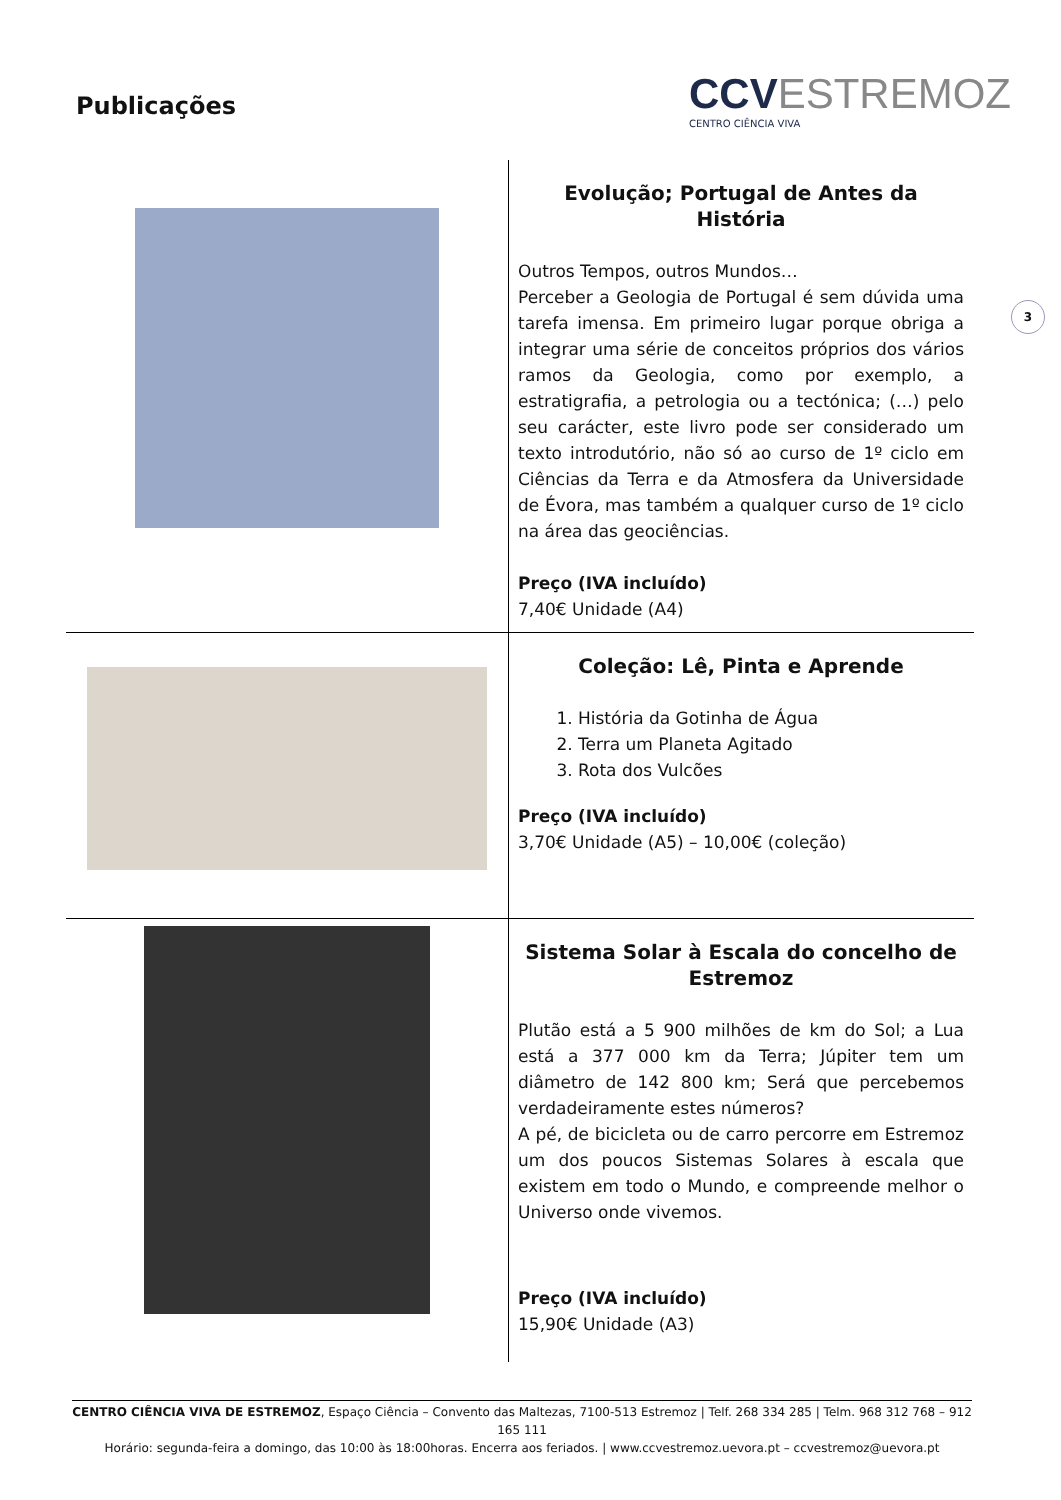Publicações
CCVESTREMOZ
CENTRO CIÊNCIA VIVA
3
| | Evolução; Portugal de Antes da História Outros Tempos, outros Mundos… Perceber a Geologia de Portugal é sem dúvida uma tarefa imensa. Em primeiro lugar porque obriga a integrar uma série de conceitos próprios dos vários ramos da Geologia, como por exemplo, a estratigrafia, a petrologia ou a tectónica; (…) pelo seu carácter, este livro pode ser considerado um texto introdutório, não só ao curso de 1º ciclo em Ciências da Terra e da Atmosfera da Universidade de Évora, mas também a qualquer curso de 1º ciclo na área das geociências. Preço (IVA incluído) 7,40€ Unidade (A4) |
| | Coleção: Lê, Pinta e Aprende 1. História da Gotinha de Água 2. Terra um Planeta Agitado 3. Rota dos Vulcões Preço (IVA incluído) 3,70€ Unidade (A5) – 10,00€ (coleção) |
| | Sistema Solar à Escala do concelho de Estremoz Plutão está a 5 900 milhões de km do Sol; a Lua está a 377 000 km da Terra; Júpiter tem um diâmetro de 142 800 km; Será que percebemos verdadeiramente estes números? A pé, de bicicleta ou de carro percorre em Estremoz um dos poucos Sistemas Solares à escala que existem em todo o Mundo, e compreende melhor o Universo onde vivemos. Preço (IVA incluído) 15,90€ Unidade (A3) |
CENTRO CIÊNCIA VIVA DE ESTREMOZ, Espaço Ciência – Convento das Maltezas, 7100-513 Estremoz | Telf. 268 334 285 | Telm. 968 312 768 – 912 165 111
Horário: segunda-feira a domingo, das 10:00 às 18:00horas. Encerra aos feriados. | www.ccvestremoz.uevora.pt – ccvestremoz@uevora.pt